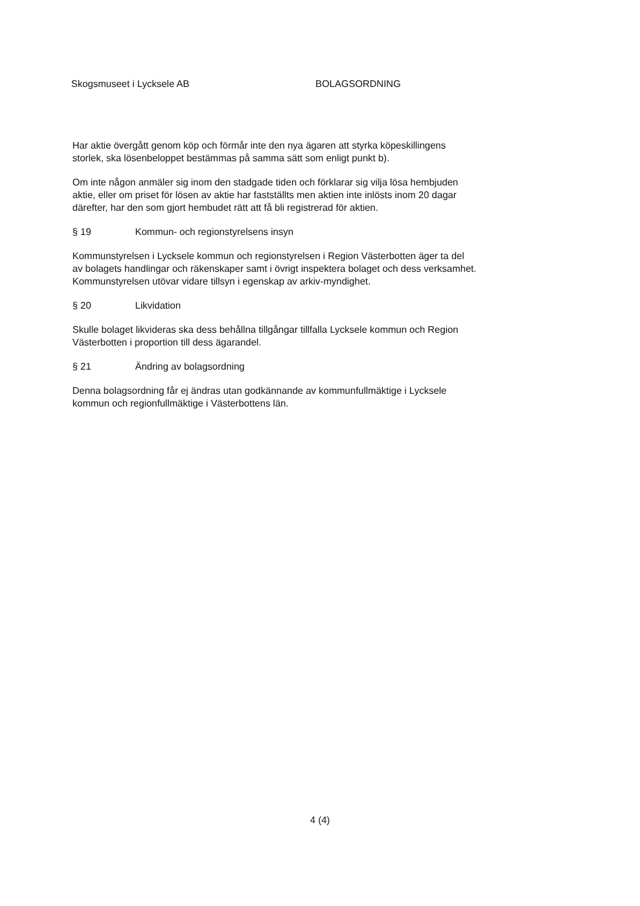Skogsmuseet i Lycksele AB BOLAGSORDNING
Har aktie övergått genom köp och förmår inte den nya ägaren att styrka köpeskillingens storlek, ska lösenbeloppet bestämmas på samma sätt som enligt punkt b).
Om inte någon anmäler sig inom den stadgade tiden och förklarar sig vilja lösa hembjuden aktie, eller om priset för lösen av aktie har fastställts men aktien inte inlösts inom 20 dagar därefter, har den som gjort hembudet rätt att få bli registrerad för aktien.
§ 19 Kommun- och regionstyrelsens insyn
Kommunstyrelsen i Lycksele kommun och regionstyrelsen i Region Västerbotten äger ta del av bolagets handlingar och räkenskaper samt i övrigt inspektera bolaget och dess verksamhet. Kommunstyrelsen utövar vidare tillsyn i egenskap av arkiv-myndighet.
§ 20 Likvidation
Skulle bolaget likvideras ska dess behållna tillgångar tillfalla Lycksele kommun och Region Västerbotten i proportion till dess ägarandel.
§ 21 Ändring av bolagsordning
Denna bolagsordning får ej ändras utan godkännande av kommunfullmäktige i Lycksele kommun och regionfullmäktige i Västerbottens län.
4 (4)